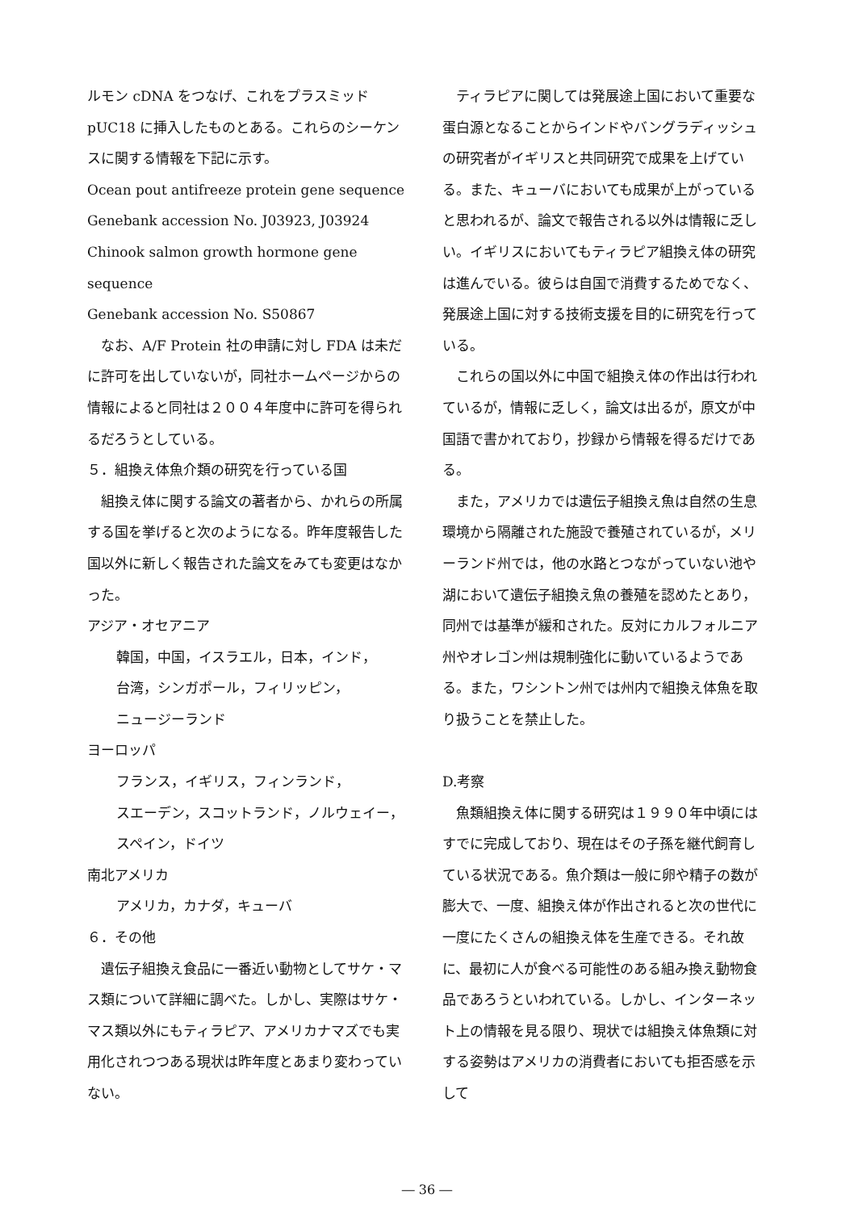ルモン cDNA をつなげ、これをプラスミッド pUC18 に挿入したものとある。これらのシーケンスに関する情報を下記に示す。
Ocean pout antifreeze protein gene sequence
Genebank accession No. J03923, J03924
Chinook salmon growth hormone gene sequence
Genebank accession No. S50867
　なお、A/F Protein 社の申請に対し FDA は未だに許可を出していないが，同社ホームページからの情報によると同社は２００４年度中に許可を得られるだろうとしている。
５．組換え体魚介類の研究を行っている国
　組換え体に関する論文の著者から、かれらの所属する国を挙げると次のようになる。昨年度報告した国以外に新しく報告された論文をみても変更はなかった。
アジア・オセアニア
韓国，中国，イスラエル，日本，インド，
台湾，シンガポール，フィリッピン，
ニュージーランド
ヨーロッパ
フランス，イギリス，フィンランド，
スエーデン，スコットランド，ノルウェイー，
スペイン，ドイツ
南北アメリカ
アメリカ，カナダ，キューバ
６．その他
　遺伝子組換え食品に一番近い動物としてサケ・マス類について詳細に調べた。しかし、実際はサケ・マス類以外にもティラピア、アメリカナマズでも実用化されつつある現状は昨年度とあまり変わっていない。
　ティラピアに関しては発展途上国において重要な蛋白源となることからインドやバングラディッシュの研究者がイギリスと共同研究で成果を上げている。また、キューバにおいても成果が上がっていると思われるが、論文で報告される以外は情報に乏しい。イギリスにおいてもティラピア組換え体の研究は進んでいる。彼らは自国で消費するためでなく、発展途上国に対する技術支援を目的に研究を行っている。
　これらの国以外に中国で組換え体の作出は行われているが，情報に乏しく，論文は出るが，原文が中国語で書かれており，抄録から情報を得るだけである。
　また，アメリカでは遺伝子組換え魚は自然の生息環境から隔離された施設で養殖されているが，メリーランド州では，他の水路とつながっていない池や湖において遺伝子組換え魚の養殖を認めたとあり，同州では基準が緩和された。反対にカルフォルニア州やオレゴン州は規制強化に動いているようである。また，ワシントン州では州内で組換え体魚を取り扱うことを禁止した。
D.考察
　魚類組換え体に関する研究は１９９０年中頃にはすでに完成しており、現在はその子孫を継代飼育している状況である。魚介類は一般に卵や精子の数が膨大で、一度、組換え体が作出されると次の世代に一度にたくさんの組換え体を生産できる。それ故に、最初に人が食べる可能性のある組み換え動物食品であろうといわれている。しかし、インターネット上の情報を見る限り、現状では組換え体魚類に対する姿勢はアメリカの消費者においても拒否感を示して
― 36 ―